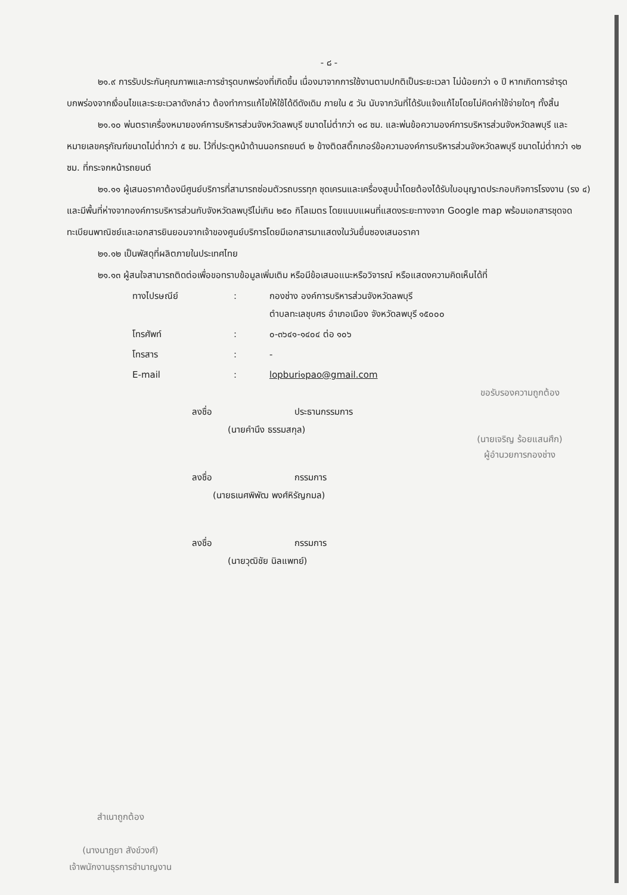- ๘ -
๒๑.๙ การรับประกันคุณภาพและการชำรุดบกพร่องที่เกิดขึ้น เนื่องมาจากการใช้งานตามปกติเป็นระยะเวลา ไม่น้อยกว่า ๑ ปี หากเกิดการชำรุดบกพร่องจากเงื่อนไขและระยะเวลาดังกล่าว ต้องทำการแก้ไขให้ใช้ได้ดีดังเดิม ภายใน ๕ วัน นับจากวันที่ได้รับแจ้งแก้ไขโดยไม่คิดค่าใช้จ่ายใดๆ ทั้งสิ้น
๒๑.๑๐ พ่นตราเครื่องหมายองค์การบริหารส่วนจังหวัดลพบุรี ขนาดไม่ต่ำกว่า ๑๘ ซม. และพ่นข้อความองค์การบริหารส่วนจังหวัดลพบุรี และ หมายเลขครุภัณฑ์ขนาดไม่ต่ำกว่า ๕ ซม. ไว้ที่ประตูหน้าด้านนอกรถยนต์ ๒ ข้างติดสติ๊กเกอร์ข้อความองค์การบริหารส่วนจังหวัดลพบุรี ขนาดไม่ต่ำกว่า ๑๒ ซม. ที่กระจกหน้ารถยนต์
๒๑.๑๑ ผู้เสนอราคาต้องมีศูนย์บริการที่สามารถซ่อมตัวรถบรรทุก ชุดเครนและเครื่องสูบน้ำโดยต้องได้รับใบอนุญาตประกอบกิจการโรงงาน (รง ๔) และมีพื้นที่ห่างจากองค์การบริหารส่วนกับจังหวัดลพบุรีไม่เกิน ๒๕๐ กิโลเมตร โดยแนบแผนที่แสดงระยะทางจาก Google map พร้อมเอกสารชุดจดทะเบียนพาณิชย์และเอกสารยินยอมจากเจ้าของศูนย์บริการโดยมีเอกสารมาแสดงในวันยื่นซองเสนอราคา
๒๑.๑๒ เป็นพัสดุที่ผลิตภายในประเทศไทย
๒๑.๑๓ ผู้สนใจสามารถติดต่อเพื่อขอทราบข้อมูลเพิ่มเติม หรือมีข้อเสนอแนะหรือวิจารณ์ หรือแสดงความคิดเห็นได้ที่
| ทางไปรษณีย์ | : | กองช่าง องค์การบริหารส่วนจังหวัดลพบุรี ตำบลทะเลชุบศร อำเภอเมือง จังหวัดลพบุรี ๑๕๐๐๐ |
| โทรศัพท์ | : | ๐-๓๖๔๑-๑๔๐๔ ต่อ ๑๐๖ |
| โทรสาร | : | - |
| E-mail | : | lopburi๑pao@gmail.com |
ลงชื่อ ประธานกรรมการ
(นายคำนึง ธรรมสกุล)
ลงชื่อ กรรมการ
(นายธเนศพิพัฒ พงศ์หิรัญกมล)
ลงชื่อ กรรมการ
(นายวุฒิชัย นิลแพทย์)
ขอรับรองความถูกต้อง
(นายเจริญ ร้อยแสนศึก)
ผู้อำนวยการกองช่าง
สำเนาถูกต้อง
(นางนาฎยา สังข์วงศ์)
เจ้าพนักงานธุรการชำนาญงาน